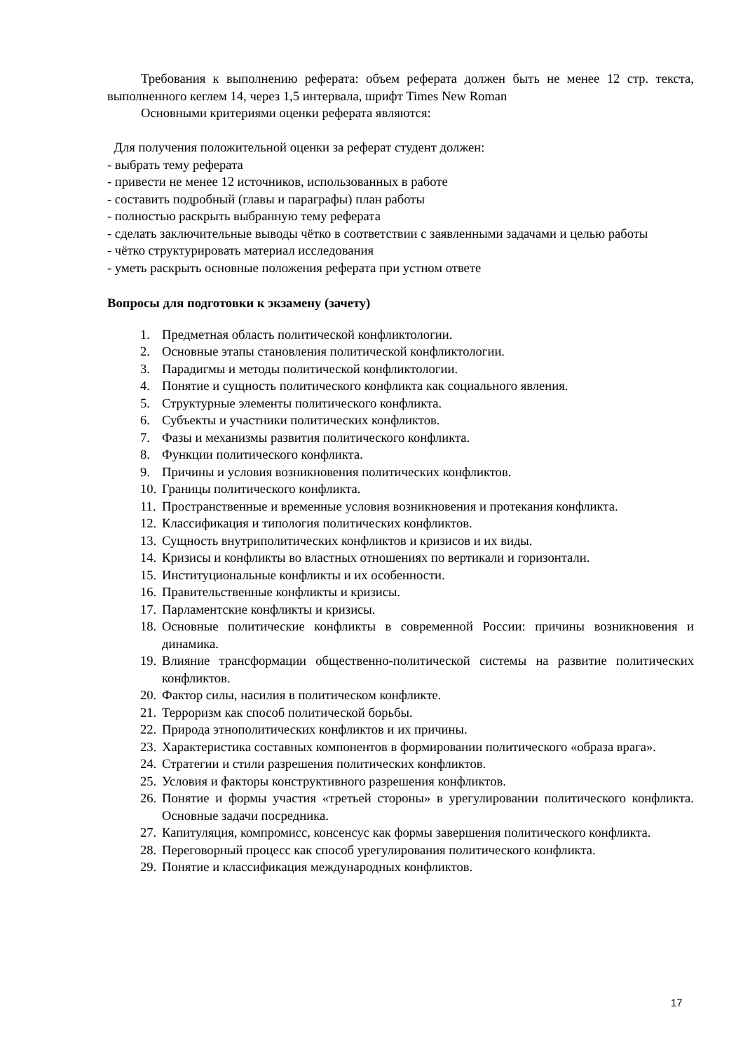Требования к выполнению реферата: объем реферата должен быть не менее 12 стр. текста, выполненного кеглем 14, через 1,5 интервала, шрифт Times New Roman
Основными критериями оценки реферата являются:
Для получения положительной оценки за реферат студент должен:
- выбрать тему реферата
- привести не менее 12 источников, использованных в работе
- составить подробный (главы и параграфы) план работы
- полностью раскрыть выбранную тему реферата
- сделать заключительные выводы чётко в соответствии с заявленными задачами и целью работы
- чётко структурировать материал исследования
- уметь раскрыть основные положения реферата при устном ответе
Вопросы для подготовки к экзамену (зачету)
1. Предметная область политической конфликтологии.
2. Основные этапы становления политической конфликтологии.
3. Парадигмы и методы политической конфликтологии.
4. Понятие и сущность политического конфликта как социального явления.
5. Структурные элементы политического конфликта.
6. Субъекты и участники политических конфликтов.
7. Фазы и механизмы развития политического конфликта.
8. Функции политического конфликта.
9. Причины и условия возникновения политических конфликтов.
10. Границы политического конфликта.
11. Пространственные и временные условия возникновения и протекания конфликта.
12. Классификация и типология политических конфликтов.
13. Сущность внутриполитических конфликтов и кризисов и их виды.
14. Кризисы и конфликты во властных отношениях по вертикали и горизонтали.
15. Институциональные конфликты и их особенности.
16. Правительственные конфликты и кризисы.
17. Парламентские конфликты и кризисы.
18. Основные политические конфликты в современной России: причины возникновения и динамика.
19. Влияние трансформации общественно-политической системы на развитие политических конфликтов.
20. Фактор силы, насилия в политическом конфликте.
21. Терроризм как способ политической борьбы.
22. Природа этнополитических конфликтов и их причины.
23. Характеристика составных компонентов в формировании политического «образа врага».
24. Стратегии и стили разрешения политических конфликтов.
25. Условия и факторы конструктивного разрешения конфликтов.
26. Понятие и формы участия «третьей стороны» в урегулировании политического конфликта. Основные задачи посредника.
27. Капитуляция, компромисс, консенсус как формы завершения политического конфликта.
28. Переговорный процесс как способ урегулирования политического конфликта.
29. Понятие и классификация международных конфликтов.
17